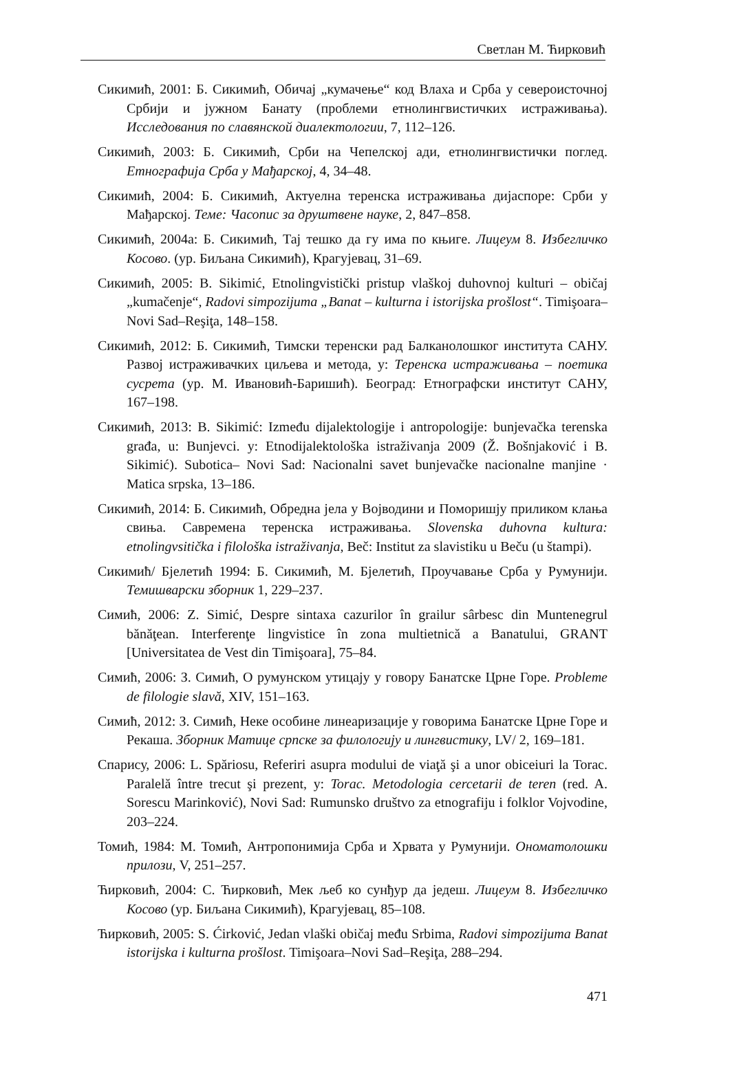Светлан М. Ћирковић
Сикимић, 2001: Б. Сикимић, Обичај „кумачење“ код Влаха и Срба у североисточној Србији и јужном Банату (проблеми етнолингвистичких истраживања). Исследования по славянской диалектологии, 7, 112–126.
Сикимић, 2003: Б. Сикимић, Срби на Чепелској ади, етнолингвистички поглед. Етнографија Срба у Мађарској, 4, 34–48.
Сикимић, 2004: Б. Сикимић, Актуелна теренска истраживања дијаспоре: Срби у Мађарској. Теме: Часопис за друштвене науке, 2, 847–858.
Сикимић, 2004а: Б. Сикимић, Тај тешко да гу има по књиге. Лицеум 8. Избегличко Косово. (ур. Биљана Сикимић), Крагујевац, 31–69.
Сикимић, 2005: B. Sikimić, Etnolingvistički pristup vlaškoj duhovnoj kulturi – običaj „kumačenje“, Radovi simpozijuma „Banat – kulturna i istorijska prošlost“. Timişoara–Novi Sad–Reşiţa, 148–158.
Сикимић, 2012: Б. Сикимић, Тимски теренски рад Балканолошког института САНУ. Развој истраживачких циљева и метода, у: Теренска истраживања – поетика сусрета (ур. М. Ивановић-Баришић). Београд: Етнографски институт САНУ, 167–198.
Сикимић, 2013: B. Sikimić: Između dijalektologije i antropologije: bunjevačka terenska građa, u: Bunjevci. у: Etnodijalektološka istraživanja 2009 (Ž. Bošnjaković i B. Sikimić). Subotica– Novi Sad: Nacionalni savet bunjevačke nacionalne manjine · Matica srpska, 13–186.
Сикимић, 2014: Б. Сикимић, Обредна јела у Војводини и Поморишју приликом клања свиња. Савремена теренска истраживања. Slovenska duhovna kultura: etnolingvsitička i filološka istraživanja, Beč: Institut za slavistiku u Beču (u štampi).
Сикимић/ Бјелетић 1994: Б. Сикимић, М. Бјелетић, Проучавање Срба у Румунији. Темишварски зборник 1, 229–237.
Симић, 2006: Z. Simić, Despre sintaxa cazurilor în grailur sârbesc din Muntenegrul bănăţean. Interferenţe lingvistice în zona multietnică a Banatului, GRANT [Universitatea de Vest din Timişoara], 75–84.
Симић, 2006: З. Симић, О румунском утицају у говору Банатске Црне Горе. Probleme de filologie slavă, XIV, 151–163.
Симић, 2012: З. Симић, Неке особине линеаризације у говорима Банатске Црне Горе и Рекаша. Зборник Матице српске за филологију и лингвистику, LV/ 2, 169–181.
Спарису, 2006: L. Spăriosu, Referiri asupra modului de viaţă şi a unor obiceiuri la Torac. Paralelă între trecut şi prezent, у: Torac. Metodologia cercetarii de teren (red. A. Sorescu Marinković), Novi Sad: Rumunsko društvo za etnografiju i folklor Vojvodine, 203–224.
Томић, 1984: М. Томић, Антропонимија Срба и Хрвата у Румунији. Ономатолошки прилози, V, 251–257.
Ћирковић, 2004: С. Ћирковић, Мек љеб ко сунђур да једеш. Лицеум 8. Избегличко Косово (ур. Биљана Сикимић), Крагујевац, 85–108.
Ћирковић, 2005: S. Ćirković, Jedan vlaški običaj među Srbima, Radovi simpozijuma Banat istorijska i kulturna prošlost. Timişoara–Novi Sad–Reşiţa, 288–294.
471